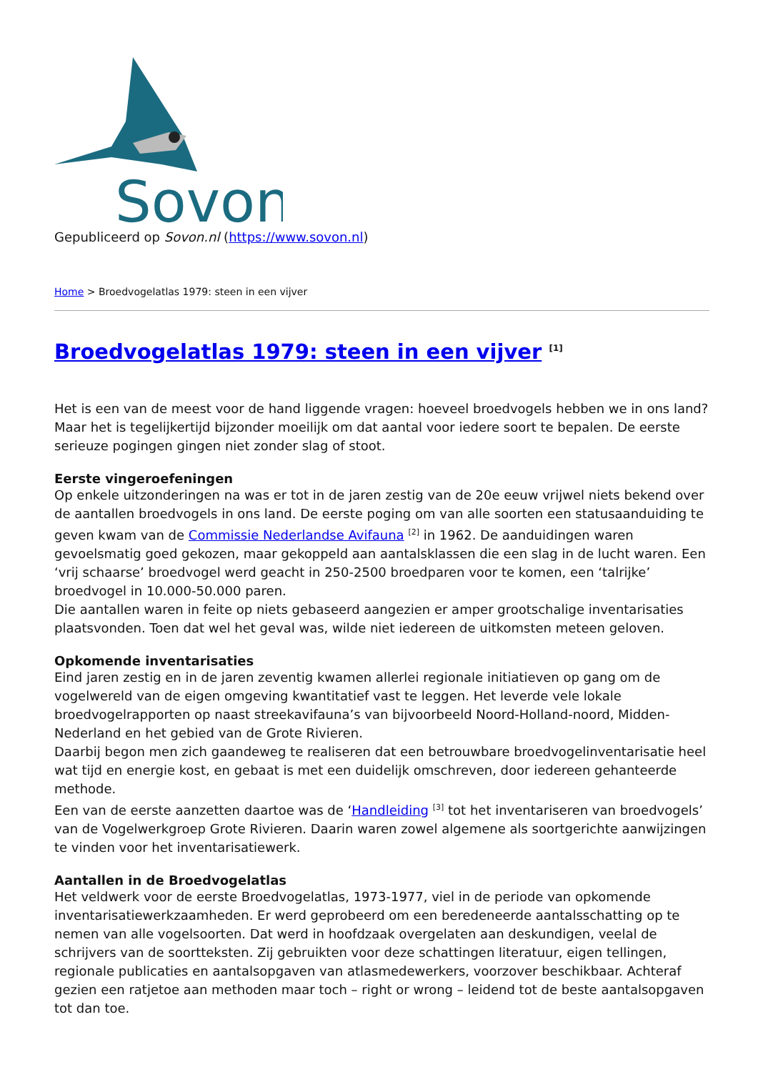Sovon
Gepubliceerd op Sovon.nl (https://www.sovon.nl)
Home > Broedvogelatlas 1979: steen in een vijver
Broedvogelatlas 1979: steen in een vijver <sup>[1]</sup>
Het is een van de meest voor de hand liggende vragen: hoeveel broedvogels hebben we in ons land? Maar het is tegelijkertijd bijzonder moeilijk om dat aantal voor iedere soort te bepalen. De eerste serieuze pogingen gingen niet zonder slag of stoot.
Eerste vingeroefeningen
Op enkele uitzonderingen na was er tot in de jaren zestig van de 20e eeuw vrijwel niets bekend over de aantallen broedvogels in ons land. De eerste poging om van alle soorten een statusaanduiding te geven kwam van de Commissie Nederlandse Avifauna <sup>[2]</sup> in 1962. De aanduidingen waren gevoelsmatig goed gekozen, maar gekoppeld aan aantalsklassen die een slag in de lucht waren. Een ‘vrij schaarse’ broedvogel werd geacht in 250-2500 broedparen voor te komen, een ‘talrijke’ broedvogel in 10.000-50.000 paren.
Die aantallen waren in feite op niets gebaseerd aangezien er amper grootschalige inventarisaties plaatsvonden. Toen dat wel het geval was, wilde niet iedereen de uitkomsten meteen geloven.
Opkomende inventarisaties
Eind jaren zestig en in de jaren zeventig kwamen allerlei regionale initiatieven op gang om de vogelwereld van de eigen omgeving kwantitatief vast te leggen. Het leverde vele lokale broedvogelrapporten op naast streekavifauna’s van bijvoorbeeld Noord-Holland-noord, Midden-Nederland en het gebied van de Grote Rivieren.
Daarbij begon men zich gaandeweg te realiseren dat een betrouwbare broedvogelinventarisatie heel wat tijd en energie kost, en gebaat is met een duidelijk omschreven, door iedereen gehanteerde methode.
Een van de eerste aanzetten daartoe was de ‘Handleiding <sup>[3]</sup> tot het inventariseren van broedvogels’ van de Vogelwerkgroep Grote Rivieren. Daarin waren zowel algemene als soortgerichte aanwijzingen te vinden voor het inventarisatiewerk.
Aantallen in de Broedvogelatlas
Het veldwerk voor de eerste Broedvogelatlas, 1973-1977, viel in de periode van opkomende inventarisatiewerkzaamheden. Er werd geprobeerd om een beredeneerde aantalsschatting op te nemen van alle vogelsoorten. Dat werd in hoofdzaak overgelaten aan deskundigen, veelal de schrijvers van de soortteksten. Zij gebruikten voor deze schattingen literatuur, eigen tellingen, regionale publicaties en aantalsopgaven van atlasmedewerkers, voorzover beschikbaar. Achteraf gezien een ratjetoe aan methoden maar toch – right or wrong – leidend tot de beste aantalsopgaven tot dan toe.